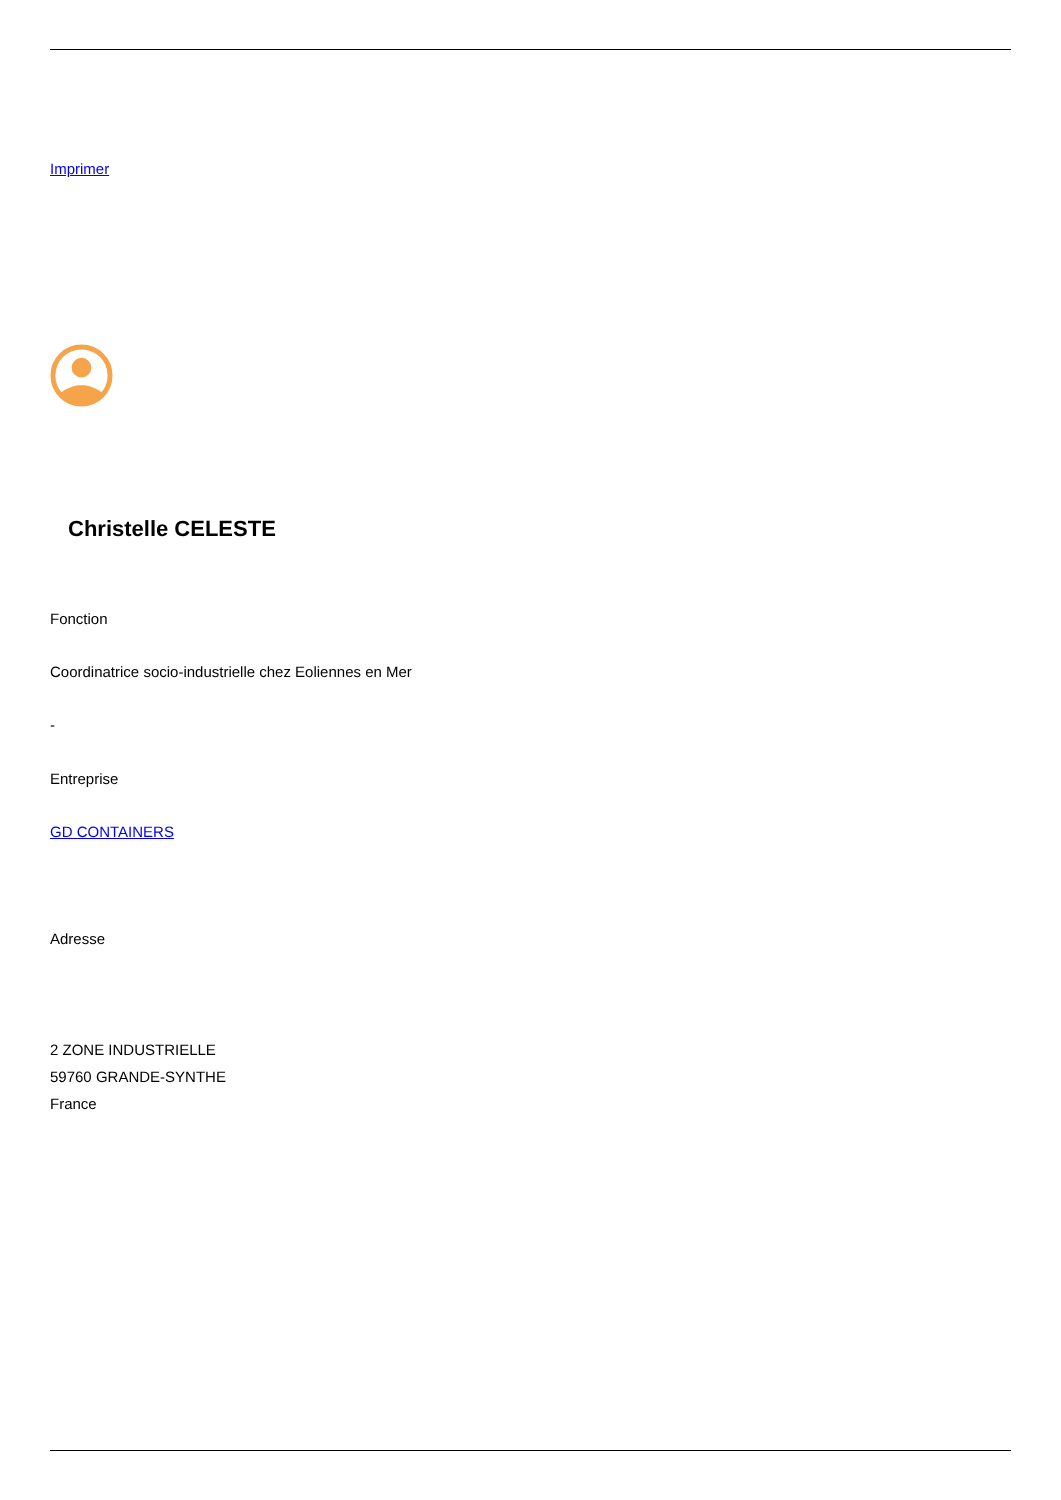Imprimer
Christelle CELESTE
Fonction
Coordinatrice socio-industrielle chez Eoliennes en Mer
-
Entreprise
GD CONTAINERS
Adresse
2 ZONE INDUSTRIELLE
59760 GRANDE-SYNTHE
France